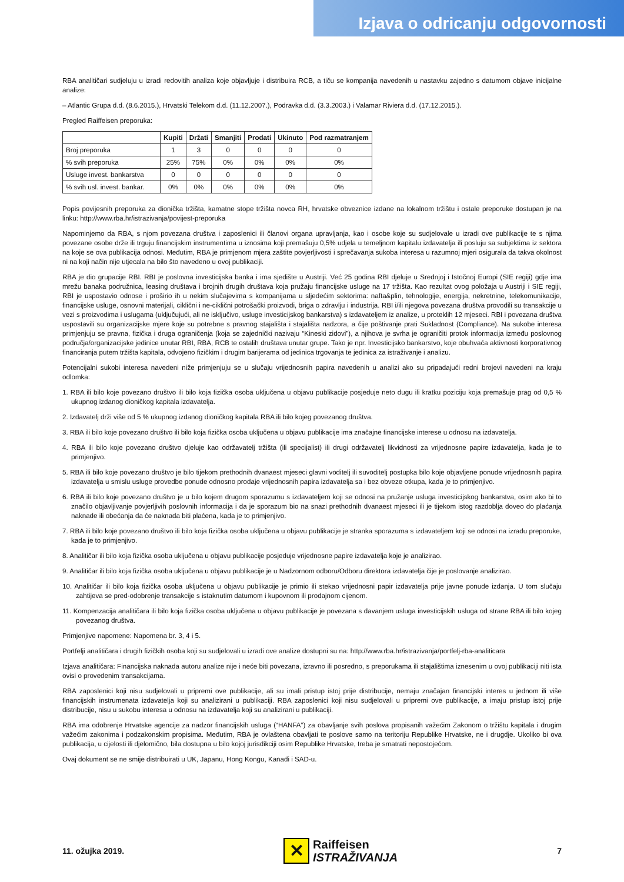Izjava o odricanju odgovornosti
RBA analitičari sudjeluju u izradi redovitih analiza koje objavljuje i distribuira RCB, a tiču se kompanija navedenih u nastavku zajedno s datumom objave inicijalne analize:
– Atlantic Grupa d.d. (8.6.2015.), Hrvatski Telekom d.d. (11.12.2007.), Podravka d.d. (3.3.2003.) i Valamar Riviera d.d. (17.12.2015.).
Pregled Raiffeisen preporuka:
| | Kupiti | Držati | Smanjiti | Prodati | Ukinuto | Pod razmatranjem |
| --- | --- | --- | --- | --- | --- | --- |
| Broj preporuka | 1 | 3 | 0 | 0 | 0 | 0 |
| % svih preporuka | 25% | 75% | 0% | 0% | 0% | 0% |
| Usluge invest. bankarstva | 0 | 0 | 0 | 0 | 0 | 0 |
| % svih usl. invest. bankar. | 0% | 0% | 0% | 0% | 0% | 0% |
Popis povijesnih preporuka za dionička tržišta, kamatne stope tržišta novca RH, hrvatske obveznice izdane na lokalnom tržištu i ostale preporuke dostupan je na linku: http://www.rba.hr/istrazivanja/povijest-preporuka
Napominjemo da RBA, s njom povezana društva i zaposlenici ili članovi organa upravljanja, kao i osobe koje su sudjelovale u izradi ove publikacije te s njima povezane osobe drže ili trguju financijskim instrumentima u iznosima koji premašuju 0,5% udjela u temeljnom kapitalu izdavatelja ili posluju sa subjektima iz sektora na koje se ova publikacija odnosi. Međutim, RBA je primjenom mjera zaštite povjerljivosti i sprečavanja sukoba interesa u razumnoj mjeri osigurala da takva okolnost ni na koji način nije utjecala na bilo što navedeno u ovoj publikaciji.
RBA je dio grupacije RBI. RBI je poslovna investicijska banka i ima sjedište u Austriji. Već 25 godina RBI djeluje u Srednjoj i Istočnoj Europi (SIE regiji) gdje ima mrežu banaka podružnica, leasing društava i brojnih drugih društava koja pružaju financijske usluge na 17 tržišta. Kao rezultat ovog položaja u Austriji i SIE regiji, RBI je uspostavio odnose i proširio ih u nekim slučajevima s kompanijama u sljedećim sektorima: nafta&plin, tehnologije, energija, nekretnine, telekomunikacije, financijske usluge, osnovni materijali, ciklični i ne-ciklični potrošački proizvodi, briga o zdravlju i industrija. RBI i/ili njegova povezana društva provodili su transakcije u vezi s proizvodima i uslugama (uključujući, ali ne isključivo, usluge investicijskog bankarstva) s izdavateljem iz analize, u proteklih 12 mjeseci. RBI i povezana društva uspostavili su organizacijske mjere koje su potrebne s pravnog stajališta i stajališta nadzora, a čije poštivanje prati Sukladnost (Compliance). Na sukobe interesa primjenjuju se pravna, fizička i druga ograničenja (koja se zajednički nazivaju “Kineski zidovi”), a njihova je svrha je ograničiti protok informacija između poslovnog područja/organizacijske jedinice unutar RBI, RBA, RCB te ostalih društava unutar grupe. Tako je npr. Investicijsko bankarstvo, koje obuhvaća aktivnosti korporativnog financiranja putem tržišta kapitala, odvojeno fizičkim i drugim barijerama od jedinica trgovanja te jedinica za istraživanje i analizu.
Potencijalni sukobi interesa navedeni niže primjenjuju se u slučaju vrijednosnih papira navedenih u analizi ako su pripadajući redni brojevi navedeni na kraju odlomka:
1. RBA ili bilo koje povezano društvo ili bilo koja fizička osoba uključena u objavu publikacije posjeduje neto dugu ili kratku poziciju koja premašuje prag od 0,5 % ukupnog izdanog dioničkog kapitala izdavatelja.
2. Izdavatelj drži više od 5 % ukupnog izdanog dioničkog kapitala RBA ili bilo kojeg povezanog društva.
3. RBA ili bilo koje povezano društvo ili bilo koja fizička osoba uključena u objavu publikacije ima značajne financijske interese u odnosu na izdavatelja.
4. RBA ili bilo koje povezano društvo djeluje kao održavatelj tržišta (ili specijalist) ili drugi održavatelj likvidnosti za vrijednosne papire izdavatelja, kada je to primjenjivo.
5. RBA ili bilo koje povezano društvo je bilo tijekom prethodnih dvanaest mjeseci glavni voditelj ili suvoditelj postupka bilo koje objavljene ponude vrijednosnih papira izdavatelja u smislu usluge provedbe ponude odnosno prodaje vrijednosnih papira izdavatelja sa i bez obveze otkupa, kada je to primjenjivo.
6. RBA ili bilo koje povezano društvo je u bilo kojem drugom sporazumu s izdavateljem koji se odnosi na pružanje usluga investicijskog bankarstva, osim ako bi to značilo objavljivanje povjerljivih poslovnih informacija i da je sporazum bio na snazi prethodnih dvanaest mjeseci ili je tijekom istog razdoblja doveo do plaćanja naknade ili obećanja da će naknada biti plaćena, kada je to primjenjivo.
7. RBA ili bilo koje povezano društvo ili bilo koja fizička osoba uključena u objavu publikacije je stranka sporazuma s izdavateljem koji se odnosi na izradu preporuke, kada je to primjenjivo.
8. Analitičar ili bilo koja fizička osoba uključena u objavu publikacije posjeduje vrijednosne papire izdavatelja koje je analizirao.
9. Analitičar ili bilo koja fizička osoba uključena u objavu publikacije je u Nadzornom odboru/Odboru direktora izdavatelja čije je poslovanje analizirao.
10. Analitičar ili bilo koja fizička osoba uključena u objavu publikacije je primio ili stekao vrijednosni papir izdavatelja prije javne ponude izdanja. U tom slučaju zahtijeva se pred-odobrenje transakcije s istaknutim datumom i kupovnom ili prodajnom cijenom.
11. Kompenzacija analitičara ili bilo koja fizička osoba uključena u objavu publikacije je povezana s davanjem usluga investicijskih usluga od strane RBA ili bilo kojeg povezanog društva.
Primjenjive napomene: Napomena br. 3, 4 i 5.
Portfelji analitičara i drugih fizičkih osoba koji su sudjelovali u izradi ove analize dostupni su na: http://www.rba.hr/istrazivanja/portfelj-rba-analiticara
Izjava analitičara: Financijska naknada autoru analize nije i neće biti povezana, izravno ili posredno, s preporukama ili stajalištima iznesenim u ovoj publikaciji niti ista ovisi o provedenim transakcijama.
RBA zaposlenici koji nisu sudjelovali u pripremi ove publikacije, ali su imali pristup istoj prije distribucije, nemaju značajan financijski interes u jednom ili više financijskih instrumenata izdavatelja koji su analizirani u publikaciji. RBA zaposlenici koji nisu sudjelovali u pripremi ove publikacije, a imaju pristup istoj prije distribucije, nisu u sukobu interesa u odnosu na izdavatelja koji su analizirani u publikaciji.
RBA ima odobrenje Hrvatske agencije za nadzor financijskih usluga (“HANFA”) za obavljanje svih poslova propisanih važećim Zakonom o tržištu kapitala i drugim važećim zakonima i podzakonskim propisima. Međutim, RBA je ovlaštena obavljati te poslove samo na teritoriju Republike Hrvatske, ne i drugdje. Ukoliko bi ova publikacija, u cijelosti ili djelomično, bila dostupna u bilo kojoj jurisdikciji osim Republike Hrvatske, treba je smatrati nepostojećom.
Ovaj dokument se ne smije distribuirati u UK, Japanu, Hong Kongu, Kanadi i SAD-u.
11. ožujka 2019. ✕ Raiffeisen
ISTRAŽIVANJA 7